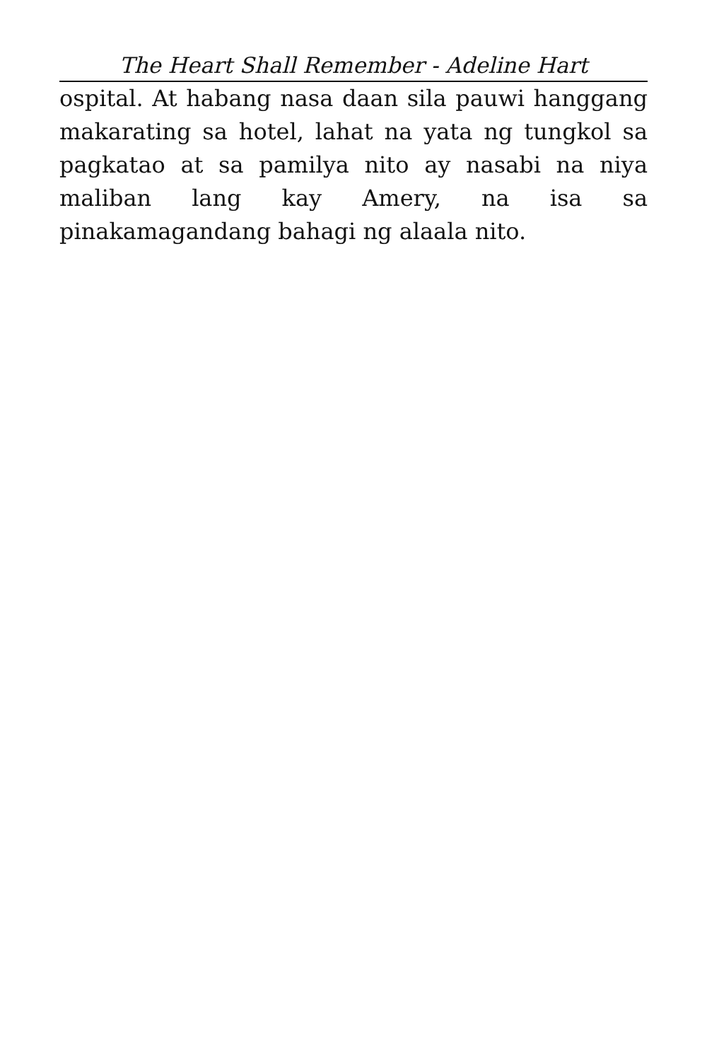The Heart Shall Remember - Adeline Hart
ospital. At habang nasa daan sila pauwi hanggang makarating sa hotel, lahat na yata ng tungkol sa pagkatao at sa pamilya nito ay nasabi na niya maliban lang kay Amery, na isa sa pinakamagandang bahagi ng alaala nito.